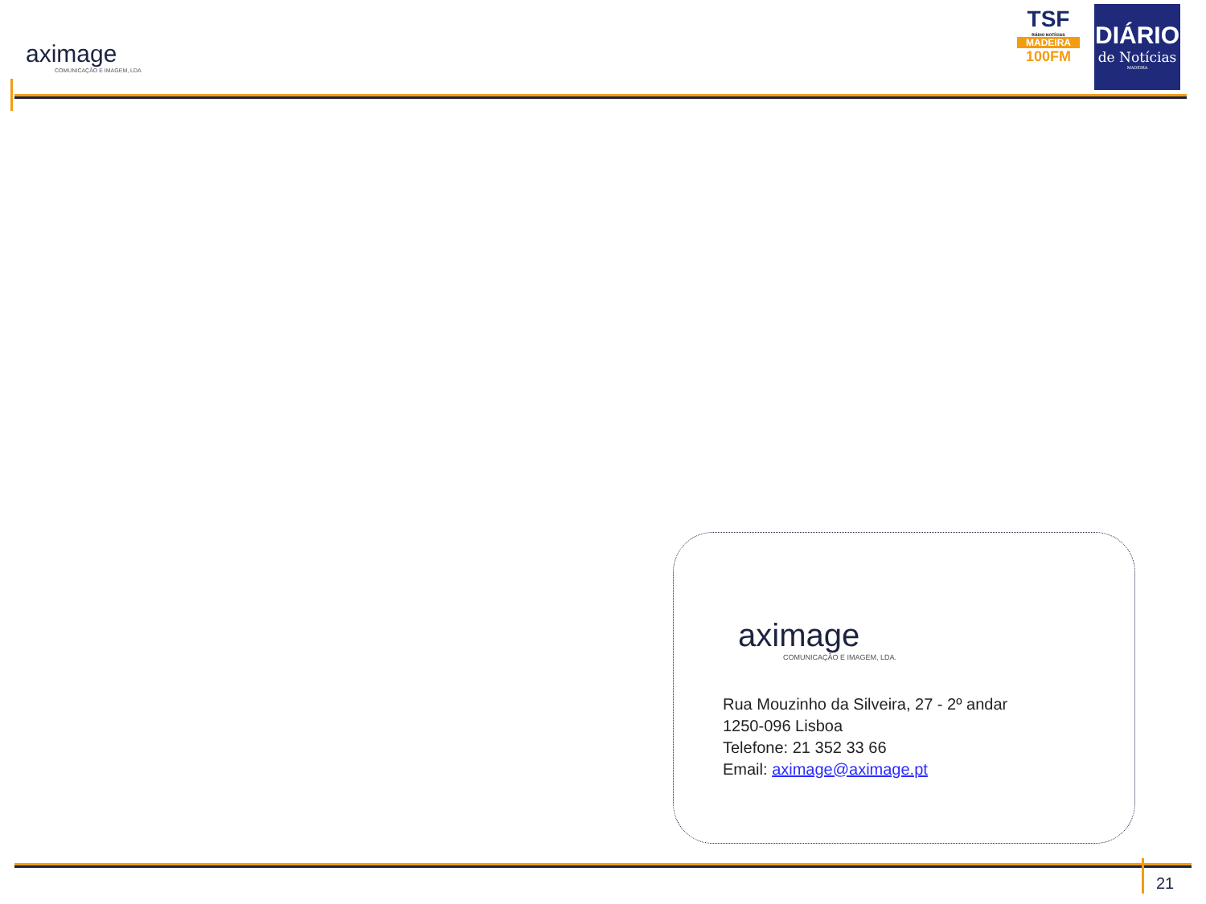aximage
COMUNICAÇÃO E IMAGEM, LDA
TSF
RÁDIO NOTÍCIAS
MADEIRA
100FM
DIÁRIO
de Notícias
MADEIRA
aximage
COMUNICAÇÃO E IMAGEM, LDA.
Rua Mouzinho da Silveira, 27 - 2º andar
1250-096 Lisboa
Telefone: 21 352 33 66
Email: aximage@aximage.pt
21